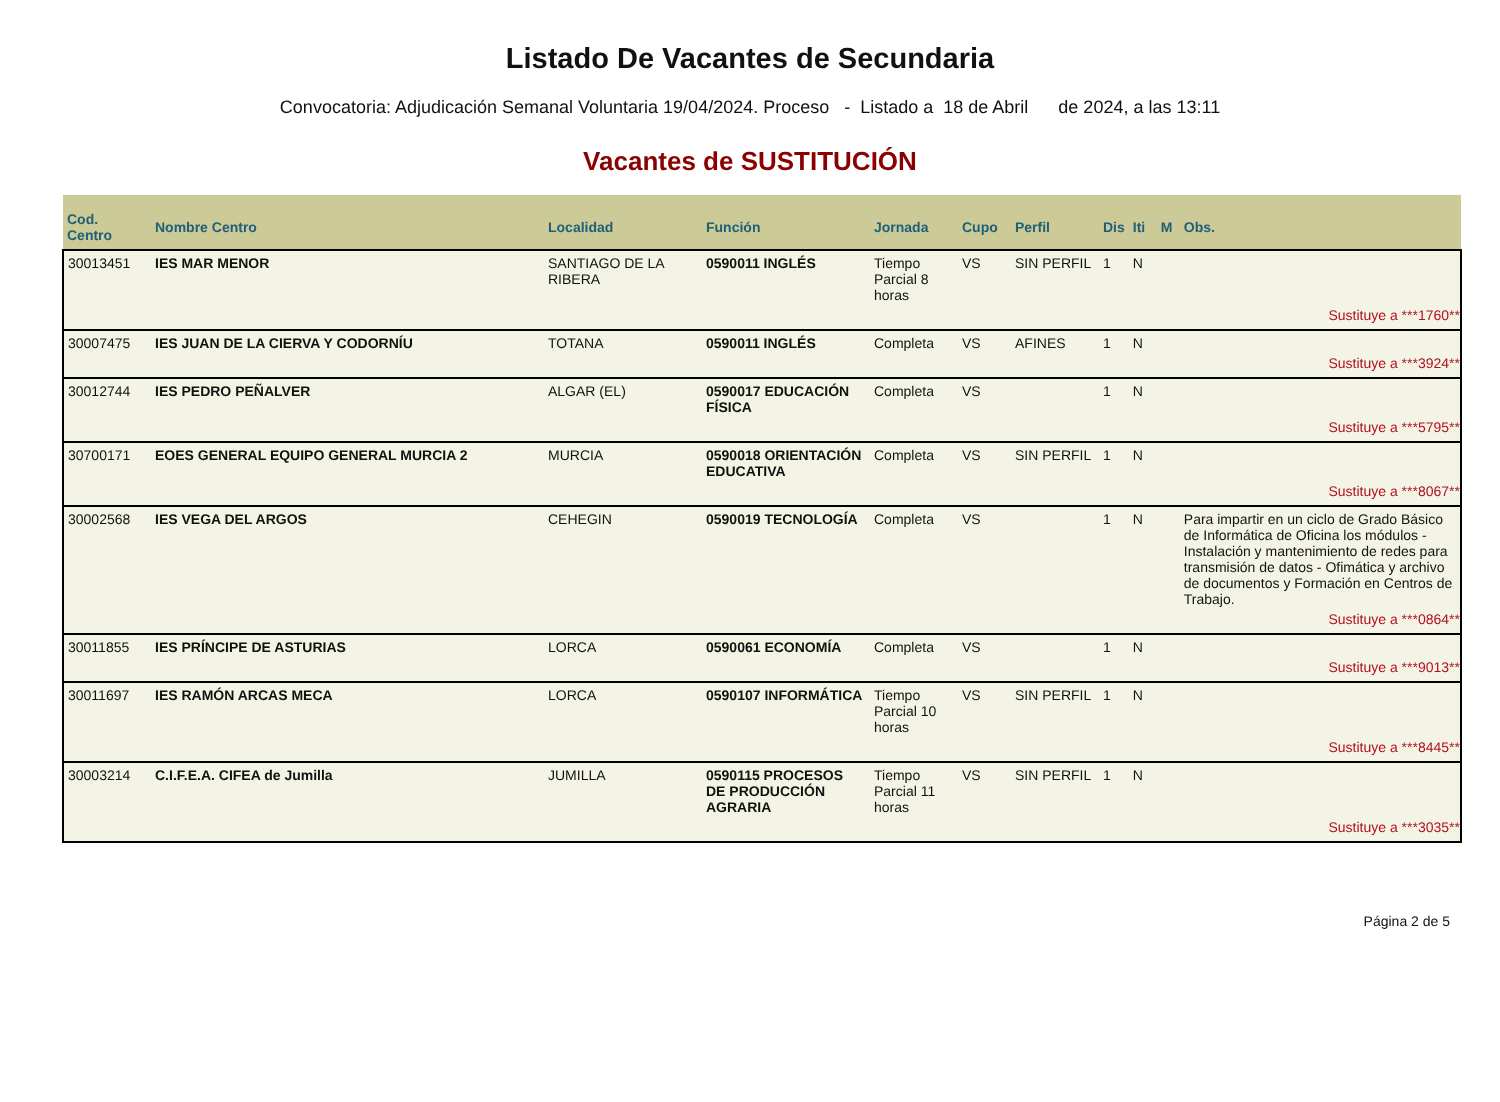Listado De Vacantes de Secundaria
Convocatoria: Adjudicación Semanal Voluntaria 19/04/2024. Proceso - Listado a 18 de Abril de 2024, a las 13:11
Vacantes de SUSTITUCIÓN
| Cod. Centro | Nombre Centro | Localidad | Función | Jornada | Cupo | Perfil | Dis | Iti | M | Obs. |
| --- | --- | --- | --- | --- | --- | --- | --- | --- | --- | --- |
| 30013451 | IES MAR MENOR | SANTIAGO DE LA RIBERA | 0590011 INGLÉS | Tiempo Parcial 8 horas | VS | SIN PERFIL | 1 | N | | |
| Sustituye a ***1760** | | | | | | | | | | |
| 30007475 | IES JUAN DE LA CIERVA Y CODORNÍU | TOTANA | 0590011 INGLÉS | Completa | VS | AFINES | 1 | N | | |
| Sustituye a ***3924** | | | | | | | | | | |
| 30012744 | IES PEDRO PEÑALVER | ALGAR (EL) | 0590017 EDUCACIÓN FÍSICA | Completa | VS | | 1 | N | | |
| Sustituye a ***5795** | | | | | | | | | | |
| 30700171 | EOES GENERAL EQUIPO GENERAL MURCIA 2 | MURCIA | 0590018 ORIENTACIÓN EDUCATIVA | Completa | VS | SIN PERFIL | 1 | N | | |
| Sustituye a ***8067** | | | | | | | | | | |
| 30002568 | IES VEGA DEL ARGOS | CEHEGIN | 0590019 TECNOLOGÍA | Completa | VS | | 1 | N | | Para impartir en un ciclo de Grado Básico de Informática de Oficina los módulos - Instalación y mantenimiento de redes para transmisión de datos - Ofimática y archivo de documentos y Formación en Centros de Trabajo. |
| Sustituye a ***0864** | | | | | | | | | | |
| 30011855 | IES PRÍNCIPE DE ASTURIAS | LORCA | 0590061 ECONOMÍA | Completa | VS | | 1 | N | | |
| Sustituye a ***9013** | | | | | | | | | | |
| 30011697 | IES RAMÓN ARCAS MECA | LORCA | 0590107 INFORMÁTICA | Tiempo Parcial 10 horas | VS | SIN PERFIL | 1 | N | | |
| Sustituye a ***8445** | | | | | | | | | | |
| 30003214 | C.I.F.E.A. CIFEA de Jumilla | JUMILLA | 0590115 PROCESOS DE PRODUCCIÓN AGRARIA | Tiempo Parcial 11 horas | VS | SIN PERFIL | 1 | N | | |
| Sustituye a ***3035** | | | | | | | | | | |
Página 2 de 5